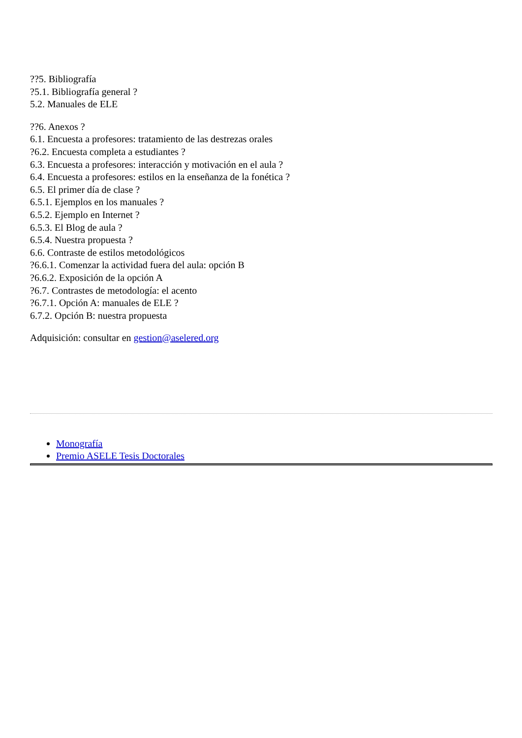??5. Bibliografía
?5.1. Bibliografía general ?
5.2. Manuales de ELE
??6. Anexos ?
6.1. Encuesta a profesores: tratamiento de las destrezas orales
?6.2. Encuesta completa a estudiantes ?
6.3. Encuesta a profesores: interacción y motivación en el aula ?
6.4. Encuesta a profesores: estilos en la enseñanza de la fonética ?
6.5. El primer día de clase ?
6.5.1. Ejemplos en los manuales ?
6.5.2. Ejemplo en Internet ?
6.5.3. El Blog de aula ?
6.5.4. Nuestra propuesta ?
6.6. Contraste de estilos metodológicos
?6.6.1. Comenzar la actividad fuera del aula: opción B
?6.6.2. Exposición de la opción A
?6.7. Contrastes de metodología: el acento
?6.7.1. Opción A: manuales de ELE ?
6.7.2. Opción B: nuestra propuesta
Adquisición: consultar en gestion@aselered.org
Monografía
Premio ASELE Tesis Doctorales